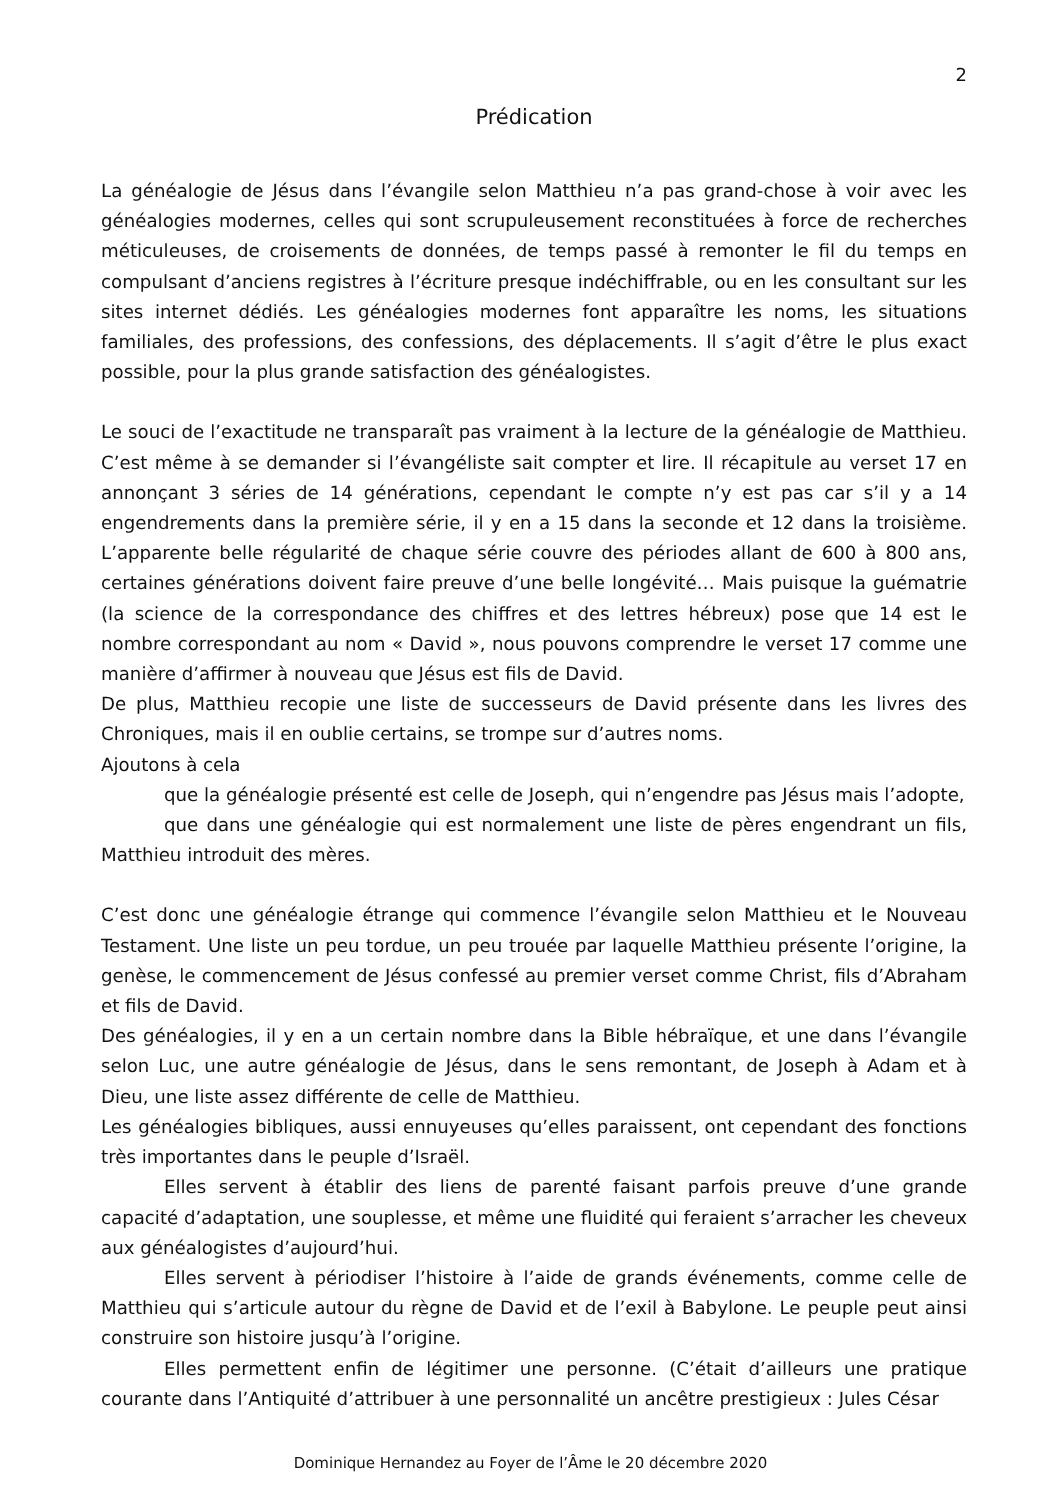2
Prédication
La généalogie de Jésus dans l’évangile selon Matthieu n’a pas grand-chose à voir avec les généalogies modernes, celles qui sont scrupuleusement reconstituées à force de recherches méticuleuses, de croisements de données, de temps passé à remonter le fil du temps en compulsant d’anciens registres à l’écriture presque indéchiffrable, ou en les consultant sur les sites internet dédiés. Les généalogies modernes font apparaître les noms, les situations familiales, des professions, des confessions, des déplacements. Il s’agit d’être le plus exact possible, pour la plus grande satisfaction des généalogistes.
Le souci de l’exactitude ne transparaît pas vraiment à la lecture de la généalogie de Matthieu. C’est même à se demander si l’évangéliste sait compter et lire. Il récapitule au verset 17 en annonçant 3 séries de 14 générations, cependant le compte n’y est pas car s’il y a 14 engendrements dans la première série, il y en a 15 dans la seconde et 12 dans la troisième. L’apparente belle régularité de chaque série couvre des périodes allant de 600 à 800 ans, certaines générations doivent faire preuve d’une belle longévité… Mais puisque la guématrie (la science de la correspondance des chiffres et des lettres hébreux) pose que 14 est le nombre correspondant au nom « David », nous pouvons comprendre le verset 17 comme une manière d’affirmer à nouveau que Jésus est fils de David.
De plus, Matthieu recopie une liste de successeurs de David présente dans les livres des Chroniques, mais il en oublie certains, se trompe sur d’autres noms.
Ajoutons à cela
que la généalogie présenté est celle de Joseph, qui n’engendre pas Jésus mais l’adopte,
que dans une généalogie qui est normalement une liste de pères engendrant un fils, Matthieu introduit des mères.
C’est donc une généalogie étrange qui commence l’évangile selon Matthieu et le Nouveau Testament. Une liste un peu tordue, un peu trouée par laquelle Matthieu présente l’origine, la genèse, le commencement de Jésus confessé au premier verset comme Christ, fils d’Abraham et fils de David.
Des généalogies, il y en a un certain nombre dans la Bible hébraïque, et une dans l’évangile selon Luc, une autre généalogie de Jésus, dans le sens remontant, de Joseph à Adam et à Dieu, une liste assez différente de celle de Matthieu.
Les généalogies bibliques, aussi ennuyeuses qu’elles paraissent, ont cependant des fonctions très importantes dans le peuple d’Israël.
Elles servent à établir des liens de parenté faisant parfois preuve d’une grande capacité d’adaptation, une souplesse, et même une fluidité qui feraient s’arracher les cheveux aux généalogistes d’aujourd’hui.
Elles servent à périodiser l’histoire à l’aide de grands événements, comme celle de Matthieu qui s’articule autour du règne de David et de l’exil à Babylone. Le peuple peut ainsi construire son histoire jusqu’à l’origine.
Elles permettent enfin de légitimer une personne. (C’était d’ailleurs une pratique courante dans l’Antiquité d’attribuer à une personnalité un ancêtre prestigieux : Jules César
Dominique Hernandez au Foyer de l’Âme le 20 décembre 2020